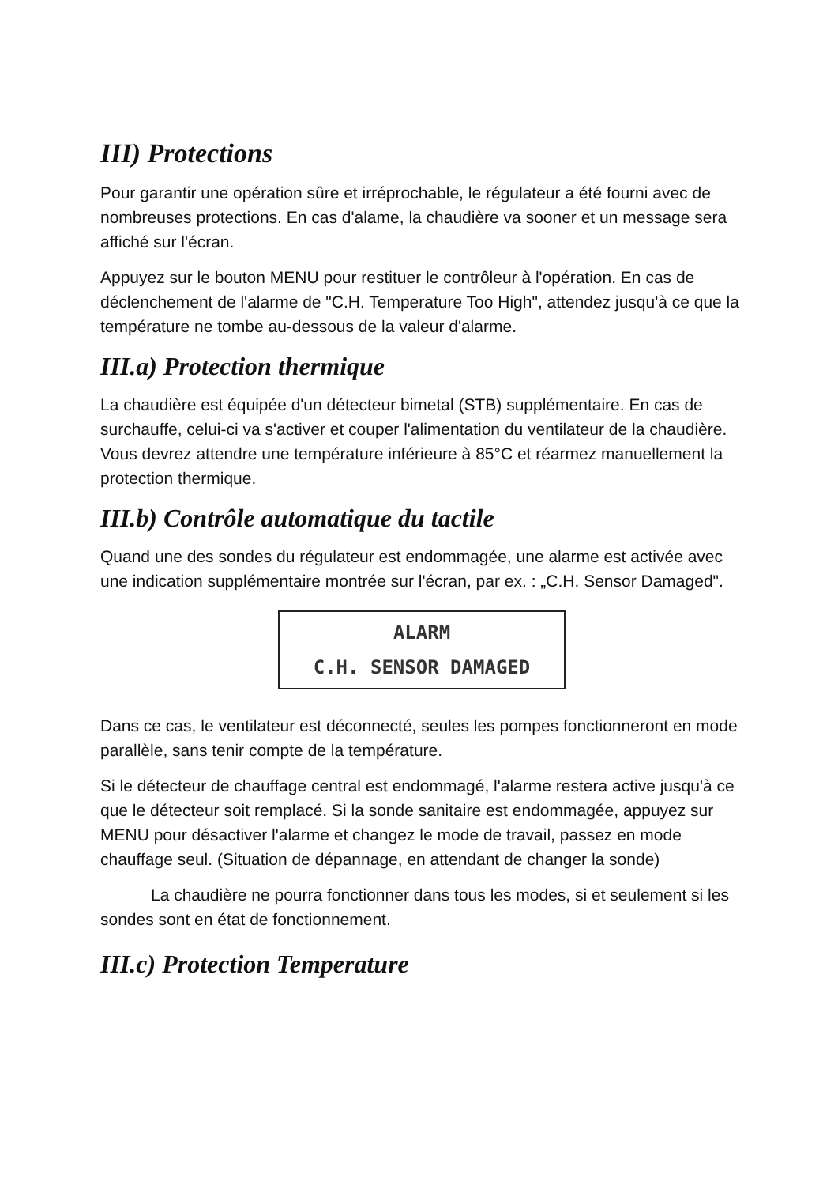III) Protections
Pour garantir une opération sûre et irréprochable, le régulateur a été fourni avec de nombreuses protections. En cas d'alame, la chaudière va sooner et un message sera affiché sur l'écran.
Appuyez sur le bouton MENU pour restituer le contrôleur à l'opération. En cas de déclenchement de l'alarme de "C.H. Temperature Too High", attendez jusqu'à ce que la température ne tombe au-dessous de la valeur d'alarme.
III.a) Protection thermique
La chaudière est équipée d'un détecteur bimetal (STB) supplémentaire. En cas de surchauffe, celui-ci va s'activer et couper l'alimentation du ventilateur de la chaudière. Vous devrez attendre une température inférieure à 85°C et réarmez manuellement la protection thermique.
III.b) Contrôle automatique du tactile
Quand une des sondes du régulateur est endommagée, une alarme est activée avec une indication supplémentaire montrée sur l'écran, par ex. : „C.H. Sensor Damaged".
ALARM
C.H. SENSOR DAMAGED
Dans ce cas, le ventilateur est déconnecté, seules les pompes fonctionneront en mode parallèle, sans tenir compte de la température.
Si le détecteur de chauffage central est endommagé, l'alarme restera active jusqu'à ce que le détecteur soit remplacé. Si la sonde sanitaire est endommagée, appuyez sur MENU pour désactiver l'alarme et changez le mode de travail, passez en mode chauffage seul. (Situation de dépannage, en attendant de changer la sonde)
La chaudière ne pourra fonctionner dans tous les modes, si et seulement si les sondes sont en état de fonctionnement.
III.c) Protection Temperature